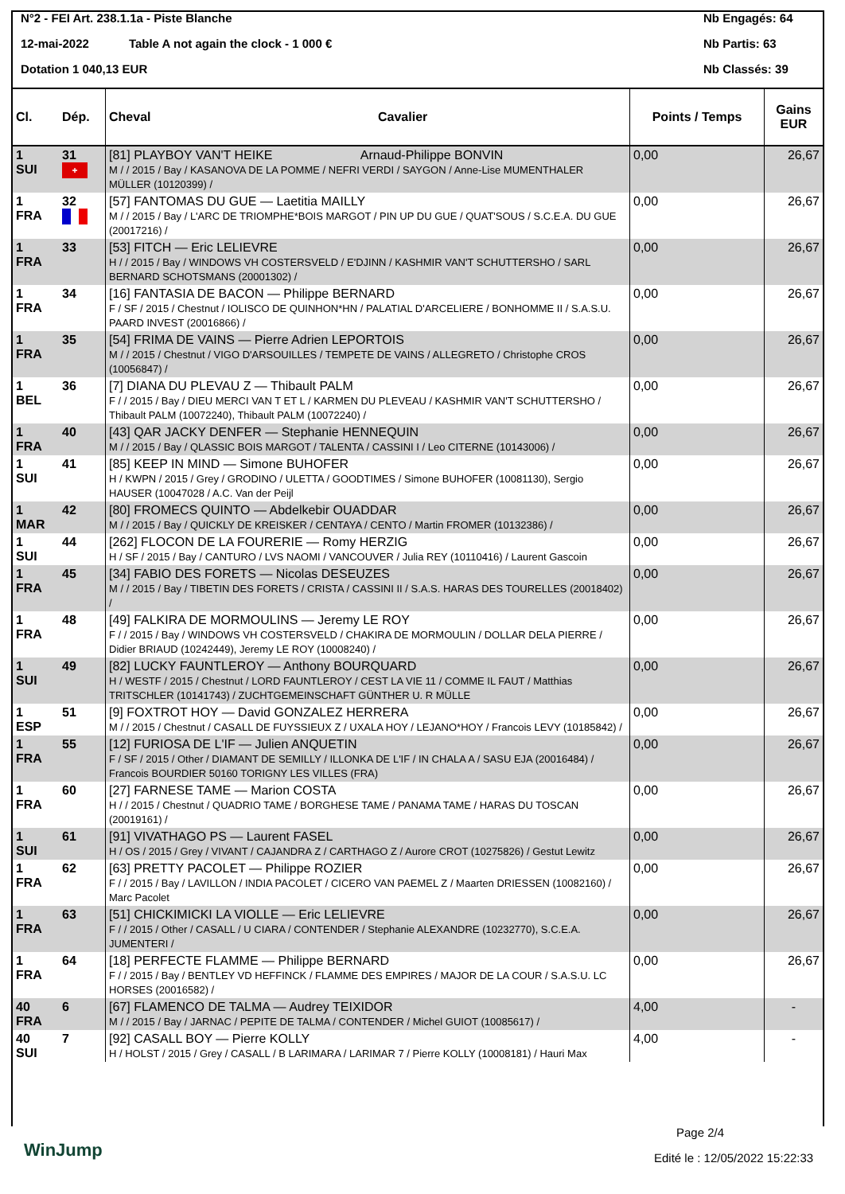N°2 - FEI Art. 238.1.1a - Piste Blanche Nb Engagés: 64
12-mai-2022 Table A not again the clock - 1 000 € Nb Partis: 63
Dotation 1 040,13 EUR Nb Classés: 39
| Cl. | Dép. | Cheval | Cavalier | Points / Temps | Gains EUR |
| --- | --- | --- | --- | --- | --- |
| 1 SUI | 31 + | [81] PLAYBOY VAN'T HEIKE Arnaud-Philippe BONVIN M / / 2015 / Bay / KASANOVA DE LA POMME / NEFRI VERDI / SAYGON / Anne-Lise MUMENTHALER MÜLLER (10120399) / | | 0,00 | 26,67 |
| 1 FRA | 32 | [57] FANTOMAS DU GUE — Laetitia MAILLY M / / 2015 / Bay / L'ARC DE TRIOMPHE*BOIS MARGOT / PIN UP DU GUE / QUAT'SOUS / S.C.E.A. DU GUE (20017216) / | | 0,00 | 26,67 |
| 1 FRA | 33 | [53] FITCH — Eric LELIEVRE H / / 2015 / Bay / WINDOWS VH COSTERSVELD / E'DJINN / KASHMIR VAN'T SCHUTTERSHO / SARL BERNARD SCHOTSMANS (20001302) / | | 0,00 | 26,67 |
| 1 FRA | 34 | [16] FANTASIA DE BACON — Philippe BERNARD F / SF / 2015 / Chestnut / IOLISCO DE QUINHON*HN / PALATIAL D'ARCELIERE / BONHOMME II / S.A.S.U. PAARD INVEST (20016866) / | | 0,00 | 26,67 |
| 1 FRA | 35 | [54] FRIMA DE VAINS — Pierre Adrien LEPORTOIS M / / 2015 / Chestnut / VIGO D'ARSOUILLES / TEMPETE DE VAINS / ALLEGRETO / Christophe CROS (10056847) / | | 0,00 | 26,67 |
| 1 BEL | 36 | [7] DIANA DU PLEVAU Z — Thibault PALM F / / 2015 / Bay / DIEU MERCI VAN T ET L / KARMEN DU PLEVEAU / KASHMIR VAN'T SCHUTTERSHO / Thibault PALM (10072240), Thibault PALM (10072240) / | | 0,00 | 26,67 |
| 1 FRA | 40 | [43] QAR JACKY DENFER — Stephanie HENNEQUIN M / / 2015 / Bay / QLASSIC BOIS MARGOT / TALENTA / CASSINI I / Leo CITERNE (10143006) / | | 0,00 | 26,67 |
| 1 SUI | 41 | [85] KEEP IN MIND — Simone BUHOFER H / KWPN / 2015 / Grey / GRODINO / ULETTA / GOODTIMES / Simone BUHOFER (10081130), Sergio HAUSER (10047028 / A.C. Van der Peijl | | 0,00 | 26,67 |
| 1 MAR | 42 | [80] FROMECS QUINTO — Abdelkebir OUADDAR M / / 2015 / Bay / QUICKLY DE KREISKER / CENTAYA / CENTO / Martin FROMER (10132386) / | | 0,00 | 26,67 |
| 1 SUI | 44 | [262] FLOCON DE LA FOURERIE — Romy HERZIG H / SF / 2015 / Bay / CANTURO / LVS NAOMI / VANCOUVER / Julia REY (10110416) / Laurent Gascoin | | 0,00 | 26,67 |
| 1 FRA | 45 | [34] FABIO DES FORETS — Nicolas DESEUZES M / / 2015 / Bay / TIBETIN DES FORETS / CRISTA / CASSINI II / S.A.S. HARAS DES TOURELLES (20018402) / | | 0,00 | 26,67 |
| 1 FRA | 48 | [49] FALKIRA DE MORMOULINS — Jeremy LE ROY F / / 2015 / Bay / WINDOWS VH COSTERSVELD / CHAKIRA DE MORMOULIN / DOLLAR DELA PIERRE / Didier BRIAUD (10242449), Jeremy LE ROY (10008240) / | | 0,00 | 26,67 |
| 1 SUI | 49 | [82] LUCKY FAUNTLEROY — Anthony BOURQUARD H / WESTF / 2015 / Chestnut / LORD FAUNTLEROY / CEST LA VIE 11 / COMME IL FAUT / Matthias TRITSCHLER (10141743) / ZUCHTGEMEINSCHAFT GÜNTHER U. R MÜLLE | | 0,00 | 26,67 |
| 1 ESP | 51 | [9] FOXTROT HOY — David GONZALEZ HERRERA M / / 2015 / Chestnut / CASALL DE FUYSSIEUX Z / UXALA HOY / LEJANO*HOY / Francois LEVY (10185842) / | | 0,00 | 26,67 |
| 1 FRA | 55 | [12] FURIOSA DE L'IF — Julien ANQUETIN F / SF / 2015 / Other / DIAMANT DE SEMILLY / ILLONKA DE L'IF / IN CHALA A / SASU EJA (20016484) / Francois BOURDIER 50160 TORIGNY LES VILLES (FRA) | | 0,00 | 26,67 |
| 1 FRA | 60 | [27] FARNESE TAME — Marion COSTA H / / 2015 / Chestnut / QUADRIO TAME / BORGHESE TAME / PANAMA TAME / HARAS DU TOSCAN (20019161) / | | 0,00 | 26,67 |
| 1 SUI | 61 | [91] VIVATHAGO PS — Laurent FASEL H / OS / 2015 / Grey / VIVANT / CAJANDRA Z / CARTHAGO Z / Aurore CROT (10275826) / Gestut Lewitz | | 0,00 | 26,67 |
| 1 FRA | 62 | [63] PRETTY PACOLET — Philippe ROZIER F / / 2015 / Bay / LAVILLON / INDIA PACOLET / CICERO VAN PAEMEL Z / Maarten DRIESSEN (10082160) / Marc Pacolet | | 0,00 | 26,67 |
| 1 FRA | 63 | [51] CHICKIMICKI LA VIOLLE — Eric LELIEVRE F / / 2015 / Other / CASALL / U CIARA / CONTENDER / Stephanie ALEXANDRE (10232770), S.C.E.A. JUMENTERI / | | 0,00 | 26,67 |
| 1 FRA | 64 | [18] PERFECTE FLAMME — Philippe BERNARD F / / 2015 / Bay / BENTLEY VD HEFFINCK / FLAMME DES EMPIRES / MAJOR DE LA COUR / S.A.S.U. LC HORSES (20016582) / | | 0,00 | 26,67 |
| 40 FRA | 6 | [67] FLAMENCO DE TALMA — Audrey TEIXIDOR M / / 2015 / Bay / JARNAC / PEPITE DE TALMA / CONTENDER / Michel GUIOT (10085617) / | | 4,00 | - |
| 40 SUI | 7 | [92] CASALL BOY — Pierre KOLLY H / HOLST / 2015 / Grey / CASALL / B LARIMARA / LARIMAR 7 / Pierre KOLLY (10008181) / Hauri Max | | 4,00 | - |
WinJump
Page 2/4
Edité le : 12/05/2022 15:22:33